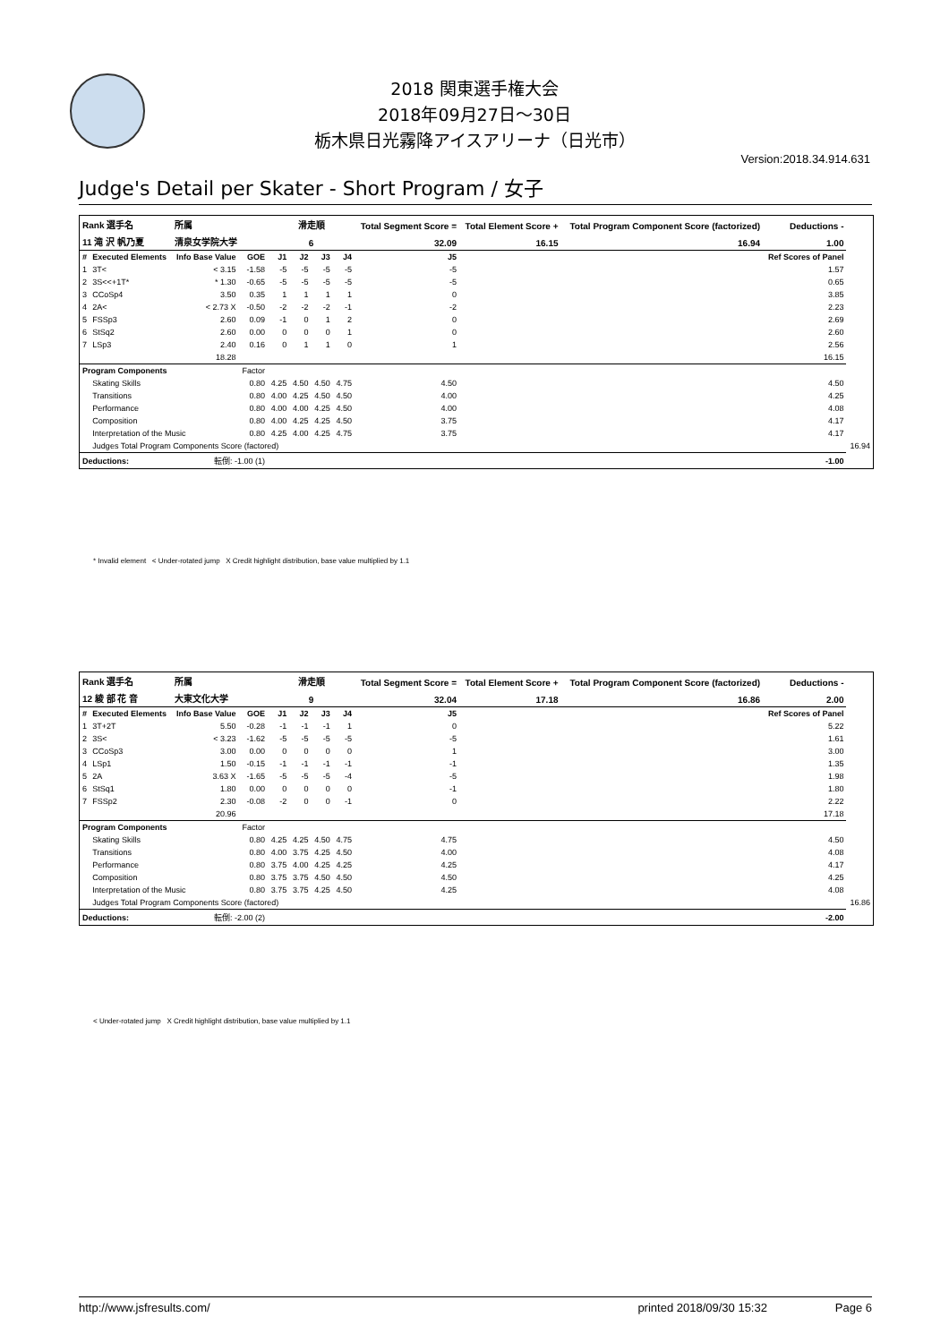2018 関東選手権大会
2018年09月27日～30日
栃木県日光霧降アイスアリーナ（日光市）
Version:2018.34.914.631
Judge's Detail per Skater - Short Program / 女子
| Rank 選手名 | | 所属 | | 滑走順 | | | | Total Segment Score = | Total Element Score + | Total Program Component Score (factorized) | Deductions - | |
| 11 滝 沢 帆乃夏 | | 清泉女学院大学 | | 6 | | | | 32.09 | 16.15 | 16.94 | 1.00 | |
| # | Executed Elements | Info Base Value | GOE | J1 | J2 | J3 | J4 | J5 | | | Ref Scores of Panel | |
| 1 | 3T< | < 3.15 | -1.58 | -5 | -5 | -5 | -5 | -5 | | | 1.57 | |
| 2 | 3S<<+1T* | * 1.30 | -0.65 | -5 | -5 | -5 | -5 | -5 | | | 0.65 | |
| 3 | CCoSp4 | 3.50 | 0.35 | 1 | 1 | 1 | 1 | 0 | | | 3.85 | |
| 4 | 2A< | < 2.73 X | -0.50 | -2 | -2 | -2 | -1 | -2 | | | 2.23 | |
| 5 | FSSp3 | 2.60 | 0.09 | -1 | 0 | 1 | 2 | 0 | | | 2.69 | |
| 6 | StSq2 | 2.60 | 0.00 | 0 | 0 | 0 | 1 | 0 | | | 2.60 | |
| 7 | LSp3 | 2.40 | 0.16 | 0 | 1 | 1 | 0 | 1 | | | 2.56 | |
| | | 18.28 | | | | | | | | | 16.15 | |
| Program Components | | | Factor | | | | | | | | | |
| | Skating Skills | | 0.80 | 4.25 | 4.50 | 4.50 | 4.75 | 4.50 | | | 4.50 | |
| | Transitions | | 0.80 | 4.00 | 4.25 | 4.50 | 4.50 | 4.00 | | | 4.25 | |
| | Performance | | 0.80 | 4.00 | 4.00 | 4.25 | 4.50 | 4.00 | | | 4.08 | |
| | Composition | | 0.80 | 4.00 | 4.25 | 4.25 | 4.50 | 3.75 | | | 4.17 | |
| | Interpretation of the Music | | 0.80 | 4.25 | 4.00 | 4.25 | 4.75 | 3.75 | | | 4.17 | |
| | Judges Total Program Components Score (factored) | | | | | | | | | | | 16.94 |
| Deductions: | | 転倒: -1.00 (1) | | | | | | | | | -1.00 | |
* Invalid element < Under-rotated jump X Credit highlight distribution, base value multiplied by 1.1
| Rank 選手名 | | 所属 | | 滑走順 | | | | Total Segment Score = | Total Element Score + | Total Program Component Score (factorized) | Deductions - | |
| 12 綾 部 花 音 | | 大東文化大学 | | 9 | | | | 32.04 | 17.18 | 16.86 | 2.00 | |
| # | Executed Elements | Info Base Value | GOE | J1 | J2 | J3 | J4 | J5 | | | Ref Scores of Panel | |
| 1 | 3T+2T | 5.50 | -0.28 | -1 | -1 | -1 | 1 | 0 | | | 5.22 | |
| 2 | 3S< | < 3.23 | -1.62 | -5 | -5 | -5 | -5 | -5 | | | 1.61 | |
| 3 | CCoSp3 | 3.00 | 0.00 | 0 | 0 | 0 | 0 | 1 | | | 3.00 | |
| 4 | LSp1 | 1.50 | -0.15 | -1 | -1 | -1 | -1 | -1 | | | 1.35 | |
| 5 | 2A | 3.63 X | -1.65 | -5 | -5 | -5 | -4 | -5 | | | 1.98 | |
| 6 | StSq1 | 1.80 | 0.00 | 0 | 0 | 0 | 0 | -1 | | | 1.80 | |
| 7 | FSSp2 | 2.30 | -0.08 | -2 | 0 | 0 | -1 | 0 | | | 2.22 | |
| | | 20.96 | | | | | | | | | 17.18 | |
| Program Components | | | Factor | | | | | | | | | |
| | Skating Skills | | 0.80 | 4.25 | 4.25 | 4.50 | 4.75 | 4.75 | | | 4.50 | |
| | Transitions | | 0.80 | 4.00 | 3.75 | 4.25 | 4.50 | 4.00 | | | 4.08 | |
| | Performance | | 0.80 | 3.75 | 4.00 | 4.25 | 4.25 | 4.25 | | | 4.17 | |
| | Composition | | 0.80 | 3.75 | 3.75 | 4.50 | 4.50 | 4.50 | | | 4.25 | |
| | Interpretation of the Music | | 0.80 | 3.75 | 3.75 | 4.25 | 4.50 | 4.25 | | | 4.08 | |
| | Judges Total Program Components Score (factored) | | | | | | | | | | | 16.86 |
| Deductions: | | 転倒: -2.00 (2) | | | | | | | | | -2.00 | |
< Under-rotated jump X Credit highlight distribution, base value multiplied by 1.1
http://www.jsfresults.com/ printed 2018/09/30 15:32 Page 6